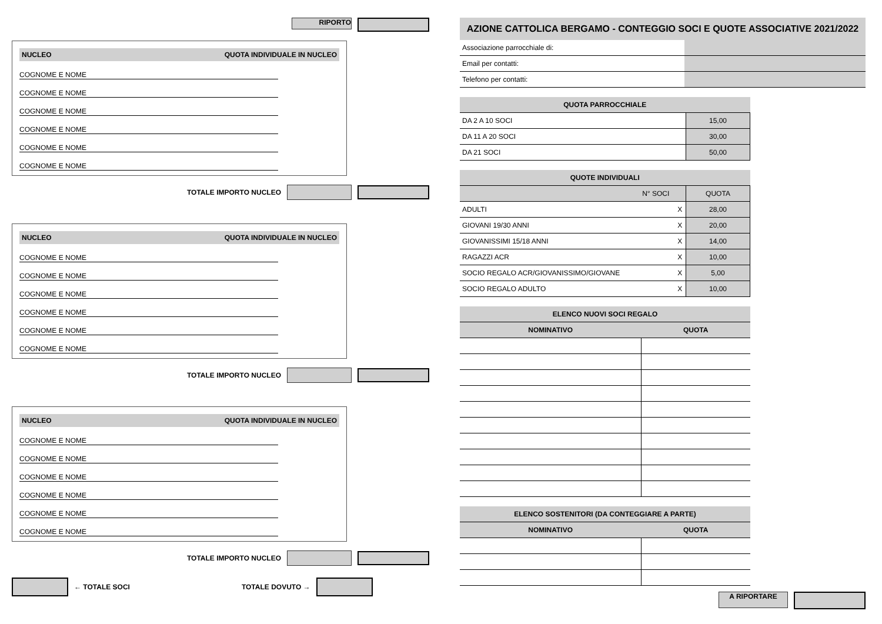RIPORTO
NUCLEO QUOTA INDIVIDUALE IN NUCLEO
COGNOME E NOME
COGNOME E NOME
COGNOME E NOME
COGNOME E NOME
COGNOME E NOME
COGNOME E NOME
TOTALE IMPORTO NUCLEO
NUCLEO QUOTA INDIVIDUALE IN NUCLEO
COGNOME E NOME
COGNOME E NOME
COGNOME E NOME
COGNOME E NOME
COGNOME E NOME
COGNOME E NOME
TOTALE IMPORTO NUCLEO
NUCLEO QUOTA INDIVIDUALE IN NUCLEO
COGNOME E NOME
COGNOME E NOME
COGNOME E NOME
COGNOME E NOME
COGNOME E NOME
COGNOME E NOME
TOTALE IMPORTO NUCLEO
← TOTALE SOCI TOTALE DOVUTO →
AZIONE CATTOLICA BERGAMO - CONTEGGIO SOCI E QUOTE ASSOCIATIVE 2021/2022
| Associazione parrocchiale di: | |
| Email per contatti: | |
| Telefono per contatti: | |
| QUOTA PARROCCHIALE | |
| --- | --- |
| DA 2 A 10 SOCI | 15,00 |
| DA 11 A 20 SOCI | 30,00 |
| DA 21 SOCI | 50,00 |
| QUOTE INDIVIDUALI | | | |
| --- | --- | --- | --- |
| | N° SOCI | | QUOTA |
| ADULTI | | X | 28,00 |
| GIOVANI 19/30 ANNI | | X | 20,00 |
| GIOVANISSIMI 15/18 ANNI | | X | 14,00 |
| RAGAZZI ACR | | X | 10,00 |
| SOCIO REGALO ACR/GIOVANISSIMO/GIOVANE | | X | 5,00 |
| SOCIO REGALO ADULTO | | X | 10,00 |
| ELENCO NUOVI SOCI REGALO | |
| --- | --- |
| NOMINATIVO | QUOTA |
| ELENCO SOSTENITORI (DA CONTEGGIARE A PARTE) | |
| --- | --- |
| NOMINATIVO | QUOTA |
A RIPORTARE